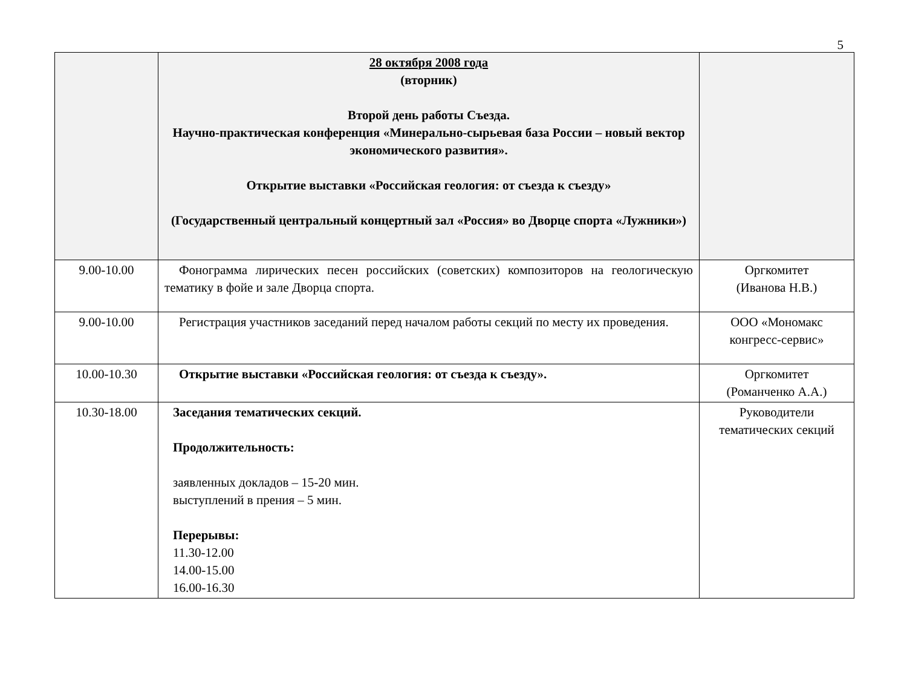5
| | 28 октября 2008 года (вторник) Второй день работы Съезда. Научно-практическая конференция «Минерально-сырьевая база России – новый вектор экономического развития». Открытие выставки «Российская геология: от съезда к съезду» (Государственный центральный концертный зал «Россия» во Дворце спорта «Лужники») | |
| 9.00-10.00 | Фонограмма лирических песен российских (советских) композиторов на геологическую тематику в фойе и зале Дворца спорта. | Оргкомитет (Иванова Н.В.) |
| 9.00-10.00 | Регистрация участников заседаний перед началом работы секций по месту их проведения. | ООО «Мономакс конгресс-сервис» |
| 10.00-10.30 | Открытие выставки «Российская геология: от съезда к съезду». | Оргкомитет (Романченко А.А.) |
| 10.30-18.00 | Заседания тематических секций. Продолжительность: заявленных докладов – 15-20 мин. выступлений в прения – 5 мин. Перерывы: 11.30-12.00 14.00-15.00 16.00-16.30 | Руководители тематических секций |